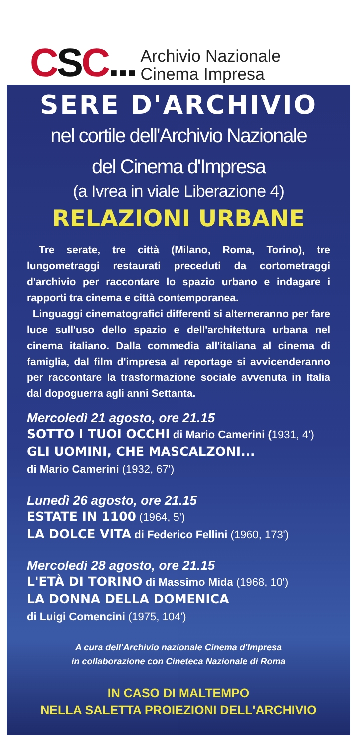CSC...
Archivio Nazionale
Cinema Impresa
SERE D'ARCHIVIO
nel cortile dell'Archivio Nazionale
del Cinema d'Impresa
(a Ivrea in viale Liberazione 4)
RELAZIONI URBANE
Tre serate, tre città (Milano, Roma, Torino), tre lungometraggi restaurati preceduti da cortometraggi d'archivio per raccontare lo spazio urbano e indagare i rapporti tra cinema e città contemporanea.
Linguaggi cinematografici differenti si alterneranno per fare luce sull'uso dello spazio e dell'architettura urbana nel cinema italiano. Dalla commedia all'italiana al cinema di famiglia, dal film d'impresa al reportage si avvicenderanno per raccontare la trasformazione sociale avvenuta in Italia dal dopoguerra agli anni Settanta.
Mercoledì 21 agosto, ore 21.15
SOTTO I TUOI OCCHI di Mario Camerini (1931, 4')
GLI UOMINI, CHE MASCALZONI...
di Mario Camerini (1932, 67')
Lunedì 26 agosto, ore 21.15
ESTATE IN 1100 (1964, 5')
LA DOLCE VITA di Federico Fellini (1960, 173')
Mercoledì 28 agosto, ore 21.15
L'ETÀ DI TORINO di Massimo Mida (1968, 10')
LA DONNA DELLA DOMENICA
di Luigi Comencini (1975, 104')
A cura dell'Archivio nazionale Cinema d'Impresa
in collaborazione con Cineteca Nazionale di Roma
IN CASO DI MALTEMPO
NELLA SALETTA PROIEZIONI DELL'ARCHIVIO